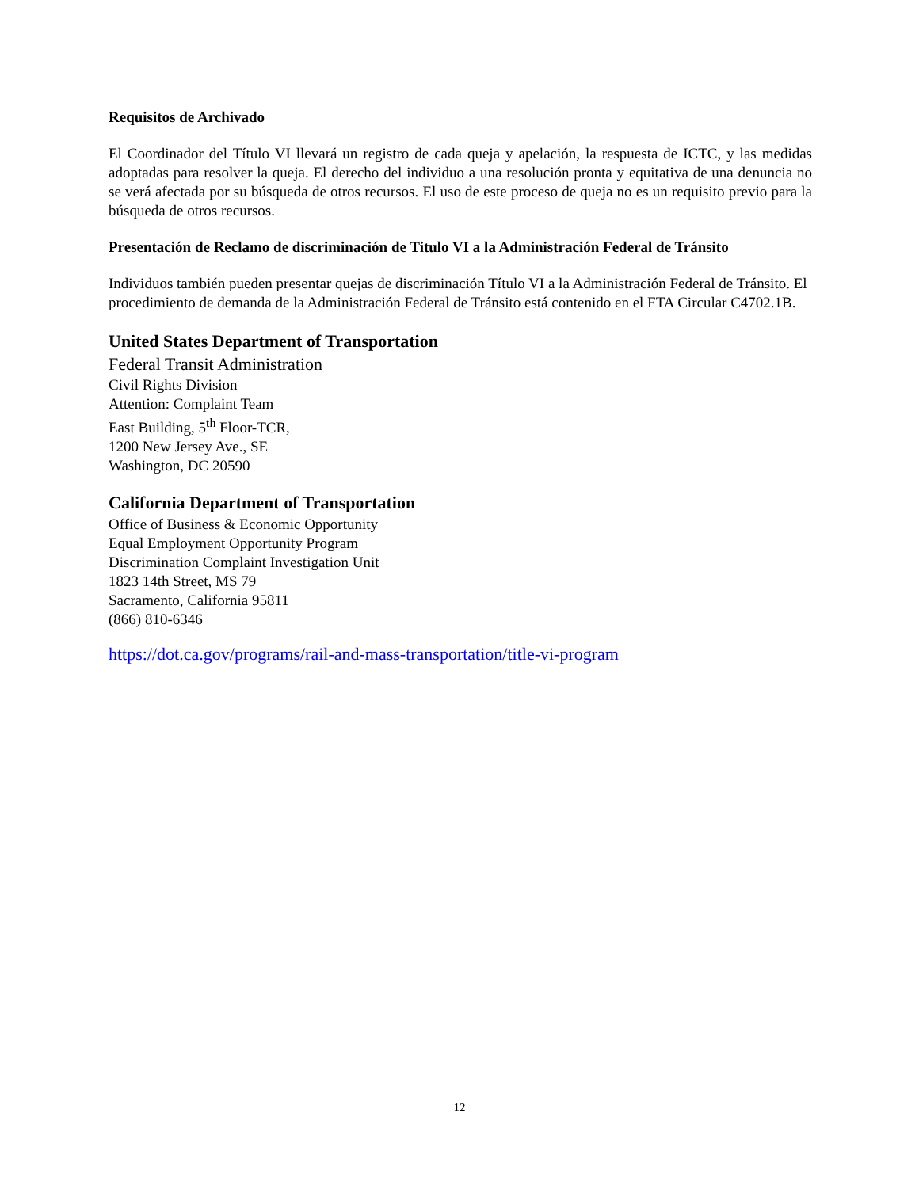Requisitos de Archivado
El Coordinador del Título VI llevará un registro de cada queja y apelación, la respuesta de ICTC, y las medidas adoptadas para resolver la queja. El derecho del individuo a una resolución pronta y equitativa de una denuncia no se verá afectada por su búsqueda de otros recursos. El uso de este proceso de queja no es un requisito previo para la búsqueda de otros recursos.
Presentación de Reclamo de discriminación de Titulo VI a la Administración Federal de Tránsito
Individuos también pueden presentar quejas de discriminación Título VI a la Administración Federal de Tránsito. El procedimiento de demanda de la Administración Federal de Tránsito está contenido en el FTA Circular C4702.1B.
United States Department of Transportation
Federal Transit Administration
Civil Rights Division
Attention: Complaint Team
East Building, 5<sup>th</sup> Floor-TCR,
1200 New Jersey Ave., SE
Washington, DC 20590
California Department of Transportation
Office of Business & Economic Opportunity
Equal Employment Opportunity Program
Discrimination Complaint Investigation Unit
1823 14th Street, MS 79
Sacramento, California 95811
(866) 810-6346
https://dot.ca.gov/programs/rail-and-mass-transportation/title-vi-program
12